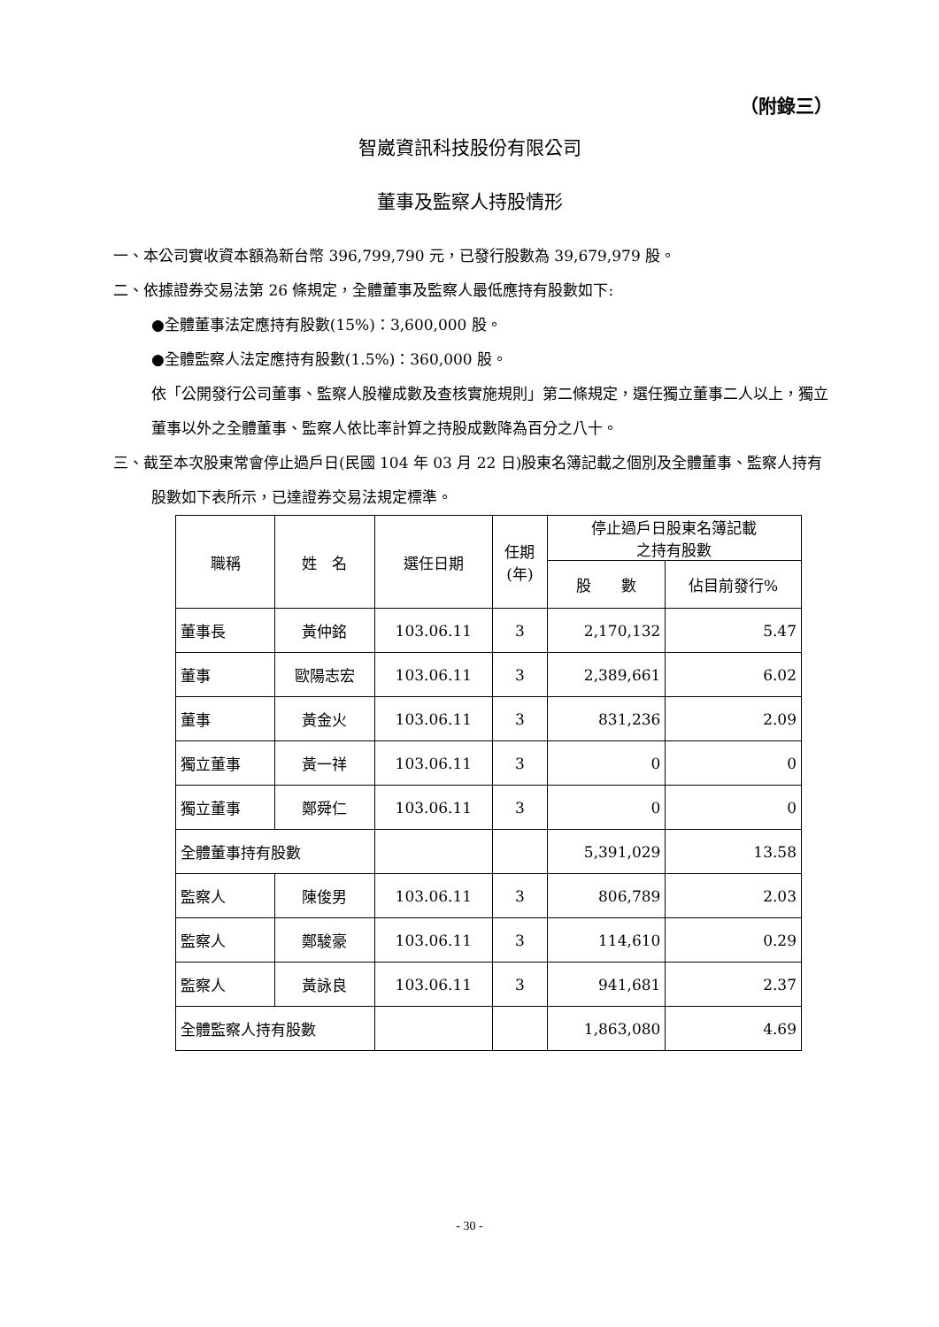（附錄三）
智崴資訊科技股份有限公司
董事及監察人持股情形
一、本公司實收資本額為新台幣 396,799,790 元，已發行股數為 39,679,979 股。
二、依據證券交易法第 26 條規定，全體董事及監察人最低應持有股數如下:
●全體董事法定應持有股數(15%)：3,600,000 股。
●全體監察人法定應持有股數(1.5%)：360,000 股。
依「公開發行公司董事、監察人股權成數及查核實施規則」第二條規定，選任獨立董事二人以上，獨立董事以外之全體董事、監察人依比率計算之持股成數降為百分之八十。
三、截至本次股東常會停止過戶日(民國 104 年 03 月 22 日)股東名簿記載之個別及全體董事、監察人持有股數如下表所示，已達證券交易法規定標準。
| 職稱 | 姓 名 | 選任日期 | 任期 (年) | 停止過戶日股東名簿記載 之持有股數 | |
| --- | --- | --- | --- | --- | --- |
| | | | | 股 數 | 佔目前發行% |
| 董事長 | 黃仲銘 | 103.06.11 | 3 | 2,170,132 | 5.47 |
| 董事 | 歐陽志宏 | 103.06.11 | 3 | 2,389,661 | 6.02 |
| 董事 | 黃金火 | 103.06.11 | 3 | 831,236 | 2.09 |
| 獨立董事 | 黃一祥 | 103.06.11 | 3 | 0 | 0 |
| 獨立董事 | 鄭舜仁 | 103.06.11 | 3 | 0 | 0 |
| 全體董事持有股數 | | | | 5,391,029 | 13.58 |
| 監察人 | 陳俊男 | 103.06.11 | 3 | 806,789 | 2.03 |
| 監察人 | 鄭駿豪 | 103.06.11 | 3 | 114,610 | 0.29 |
| 監察人 | 黃詠良 | 103.06.11 | 3 | 941,681 | 2.37 |
| 全體監察人持有股數 | | | | 1,863,080 | 4.69 |
- 30 -